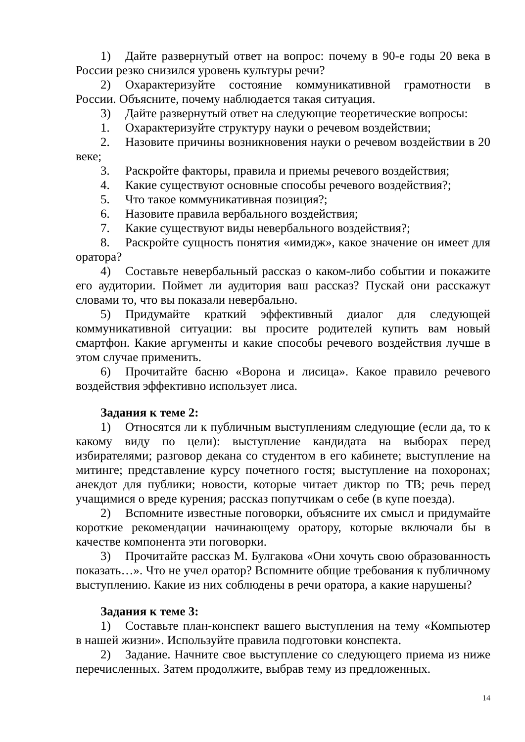1) Дайте развернутый ответ на вопрос: почему в 90-е годы 20 века в России резко снизился уровень культуры речи?
2) Охарактеризуйте состояние коммуникативной грамотности в России. Объясните, почему наблюдается такая ситуация.
3) Дайте развернутый ответ на следующие теоретические вопросы:
1. Охарактеризуйте структуру науки о речевом воздействии;
2. Назовите причины возникновения науки о речевом воздействии в 20 веке;
3. Раскройте факторы, правила и приемы речевого воздействия;
4. Какие существуют основные способы речевого воздействия?;
5. Что такое коммуникативная позиция?;
6. Назовите правила вербального воздействия;
7. Какие существуют виды невербального воздействия?;
8. Раскройте сущность понятия «имидж», какое значение он имеет для оратора?
4) Составьте невербальный рассказ о каком-либо событии и покажите его аудитории. Поймет ли аудитория ваш рассказ? Пускай они расскажут словами то, что вы показали невербально.
5) Придумайте краткий эффективный диалог для следующей коммуникативной ситуации: вы просите родителей купить вам новый смартфон. Какие аргументы и какие способы речевого воздействия лучше в этом случае применить.
6) Прочитайте басню «Ворона и лисица». Какое правило речевого воздействия эффективно использует лиса.
Задания к теме 2:
1) Относятся ли к публичным выступлениям следующие (если да, то к какому виду по цели): выступление кандидата на выборах перед избирателями; разговор декана со студентом в его кабинете; выступление на митинге; представление курсу почетного гостя; выступление на похоронах; анекдот для публики; новости, которые читает диктор по ТВ; речь перед учащимися о вреде курения; рассказ попутчикам о себе (в купе поезда).
2) Вспомните известные поговорки, объясните их смысл и придумайте короткие рекомендации начинающему оратору, которые включали бы в качестве компонента эти поговорки.
3) Прочитайте рассказ М. Булгакова «Они хочуть свою образованность показать…». Что не учел оратор? Вспомните общие требования к публичному выступлению. Какие из них соблюдены в речи оратора, а какие нарушены?
Задания к теме 3:
1) Составьте план-конспект вашего выступления на тему «Компьютер в нашей жизни». Используйте правила подготовки конспекта.
2) Задание. Начните свое выступление со следующего приема из ниже перечисленных. Затем продолжите, выбрав тему из предложенных.
14